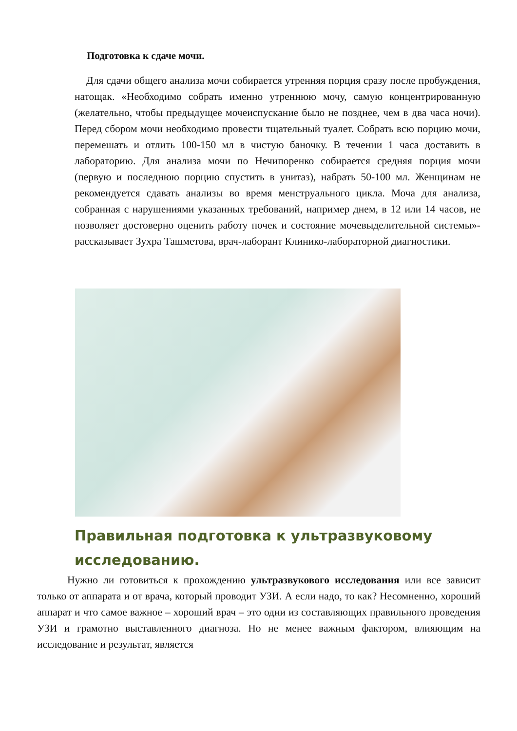Подготовка к сдаче мочи.
Для сдачи общего анализа мочи собирается утренняя порция сразу после пробуждения, натощак. «Необходимо собрать именно утреннюю мочу, самую концентрированную (желательно, чтобы предыдущее мочеиспускание было не позднее, чем в два часа ночи). Перед сбором мочи необходимо провести тщательный туалет. Собрать всю порцию мочи, перемешать и отлить 100-150 мл в чистую баночку. В течении 1 часа доставить в лабораторию. Для анализа мочи по Нечипоренко собирается средняя порция мочи (первую и последнюю порцию спустить в унитаз), набрать 50-100 мл. Женщинам не рекомендуется сдавать анализы во время менструального цикла. Моча для анализа, собранная с нарушениями указанных требований, например днем, в 12 или 14 часов, не позволяет достоверно оценить работу почек и состояние мочевыделительной системы»-рассказывает Зухра Ташметова, врач-лаборант Клинико-лабораторной диагностики.
Правильная подготовка к ультразвуковому исследованию.
Нужно ли готовиться к прохождению ультразвукового исследования или все зависит только от аппарата и от врача, который проводит УЗИ. А если надо, то как? Несомненно, хороший аппарат и что самое важное – хороший врач – это одни из составляющих правильного проведения УЗИ и грамотно выставленного диагноза. Но не менее важным фактором, влияющим на исследование и результат, является